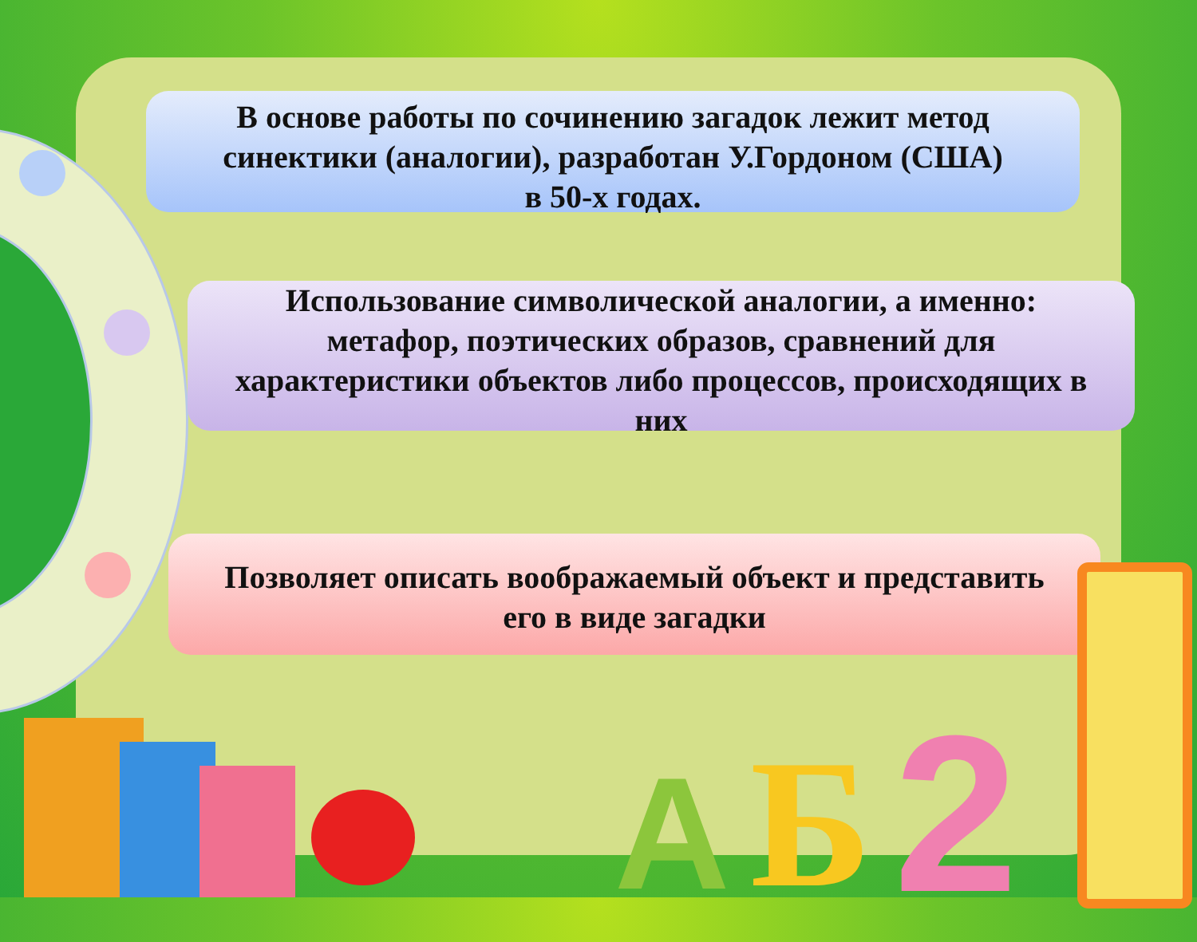В основе работы по сочинению загадок лежит метод
синектики (аналогии), разработан У.Гордоном (США)
в 50-х годах.
Использование символической аналогии, а именно:
метафор, поэтических образов, сравнений для
характеристики объектов либо процессов, происходящих в
них
Позволяет описать воображаемый объект и представить
его в виде загадки
A Б 2